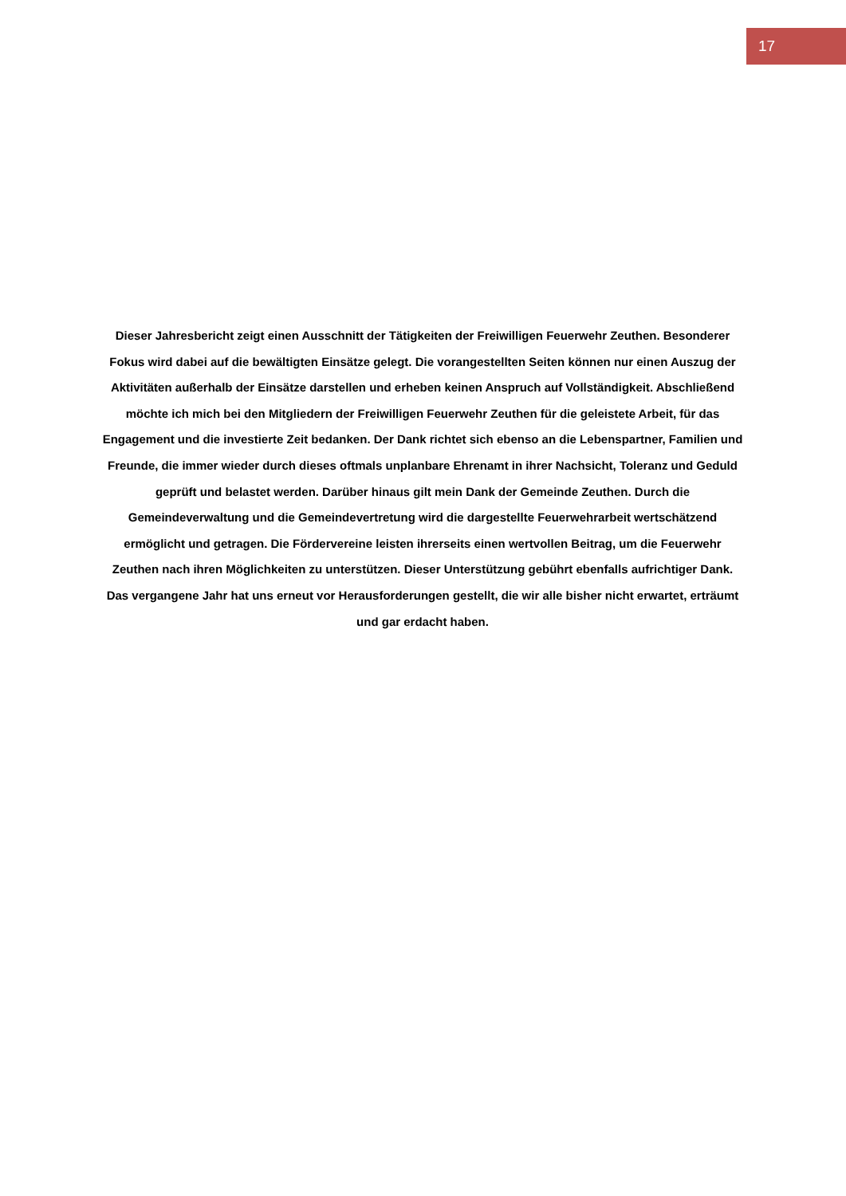17
Dieser Jahresbericht zeigt einen Ausschnitt der Tätigkeiten der Freiwilligen Feuerwehr Zeuthen. Besonderer Fokus wird dabei auf die bewältigten Einsätze gelegt. Die vorangestellten Seiten können nur einen Auszug der Aktivitäten außerhalb der Einsätze darstellen und erheben keinen Anspruch auf Vollständigkeit. Abschließend möchte ich mich bei den Mitgliedern der Freiwilligen Feuerwehr Zeuthen für die geleistete Arbeit, für das Engagement und die investierte Zeit bedanken. Der Dank richtet sich ebenso an die Lebenspartner, Familien und Freunde, die immer wieder durch dieses oftmals unplanbare Ehrenamt in ihrer Nachsicht, Toleranz und Geduld geprüft und belastet werden. Darüber hinaus gilt mein Dank der Gemeinde Zeuthen. Durch die Gemeindeverwaltung und die Gemeindevertretung wird die dargestellte Feuerwehrarbeit wertschätzend ermöglicht und getragen. Die Fördervereine leisten ihrerseits einen wertvollen Beitrag, um die Feuerwehr Zeuthen nach ihren Möglichkeiten zu unterstützen. Dieser Unterstützung gebührt ebenfalls aufrichtiger Dank. Das vergangene Jahr hat uns erneut vor Herausforderungen gestellt, die wir alle bisher nicht erwartet, erträumt und gar erdacht haben.